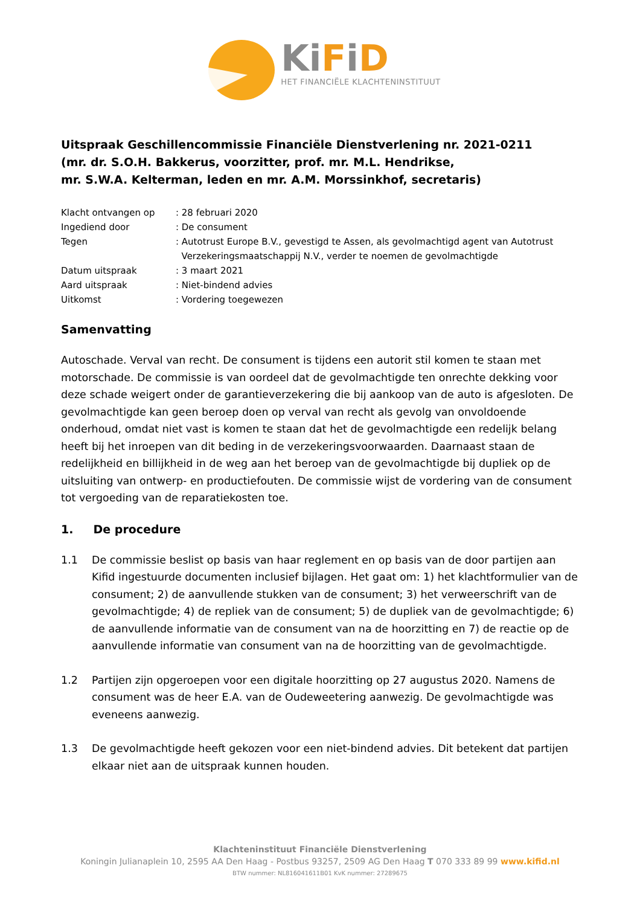KiFiD
HET FINANCIËLE KLACHTENINSTITUUT
Uitspraak Geschillencommissie Financiële Dienstverlening nr. 2021-0211
(mr. dr. S.O.H. Bakkerus, voorzitter, prof. mr. M.L. Hendrikse,
mr. S.W.A. Kelterman, leden en mr. A.M. Morssinkhof, secretaris)
Klacht ontvangen op
: 28 februari 2020
Ingediend door
: De consument
Tegen
: Autotrust Europe B.V., gevestigd te Assen, als gevolmachtigd agent van Autotrust
Verzekeringsmaatschappij N.V., verder te noemen de gevolmachtigde
Datum uitspraak
: 3 maart 2021
Aard uitspraak
: Niet-bindend advies
Uitkomst
: Vordering toegewezen
Samenvatting
Autoschade. Verval van recht. De consument is tijdens een autorit stil komen te staan met motorschade. De commissie is van oordeel dat de gevolmachtigde ten onrechte dekking voor deze schade weigert onder de garantieverzekering die bij aankoop van de auto is afgesloten. De gevolmachtigde kan geen beroep doen op verval van recht als gevolg van onvoldoende onderhoud, omdat niet vast is komen te staan dat het de gevolmachtigde een redelijk belang heeft bij het inroepen van dit beding in de verzekeringsvoorwaarden. Daarnaast staan de redelijkheid en billijkheid in de weg aan het beroep van de gevolmachtigde bij dupliek op de uitsluiting van ontwerp- en productiefouten. De commissie wijst de vordering van de consument tot vergoeding van de reparatiekosten toe.
1. De procedure
1.1 De commissie beslist op basis van haar reglement en op basis van de door partijen aan Kifid ingestuurde documenten inclusief bijlagen. Het gaat om: 1) het klachtformulier van de consument; 2) de aanvullende stukken van de consument; 3) het verweerschrift van de gevolmachtigde; 4) de repliek van de consument; 5) de dupliek van de gevolmachtigde; 6) de aanvullende informatie van de consument van na de hoorzitting en 7) de reactie op de aanvullende informatie van consument van na de hoorzitting van de gevolmachtigde.
1.2 Partijen zijn opgeroepen voor een digitale hoorzitting op 27 augustus 2020. Namens de consument was de heer E.A. van de Oudeweetering aanwezig. De gevolmachtigde was eveneens aanwezig.
1.3 De gevolmachtigde heeft gekozen voor een niet-bindend advies. Dit betekent dat partijen elkaar niet aan de uitspraak kunnen houden.
Klachteninstituut Financiële Dienstverlening
Koningin Julianaplein 10, 2595 AA Den Haag - Postbus 93257, 2509 AG Den Haag T 070 333 89 99 www.kifid.nl
BTW nummer: NL816041611B01 KvK nummer: 27289675